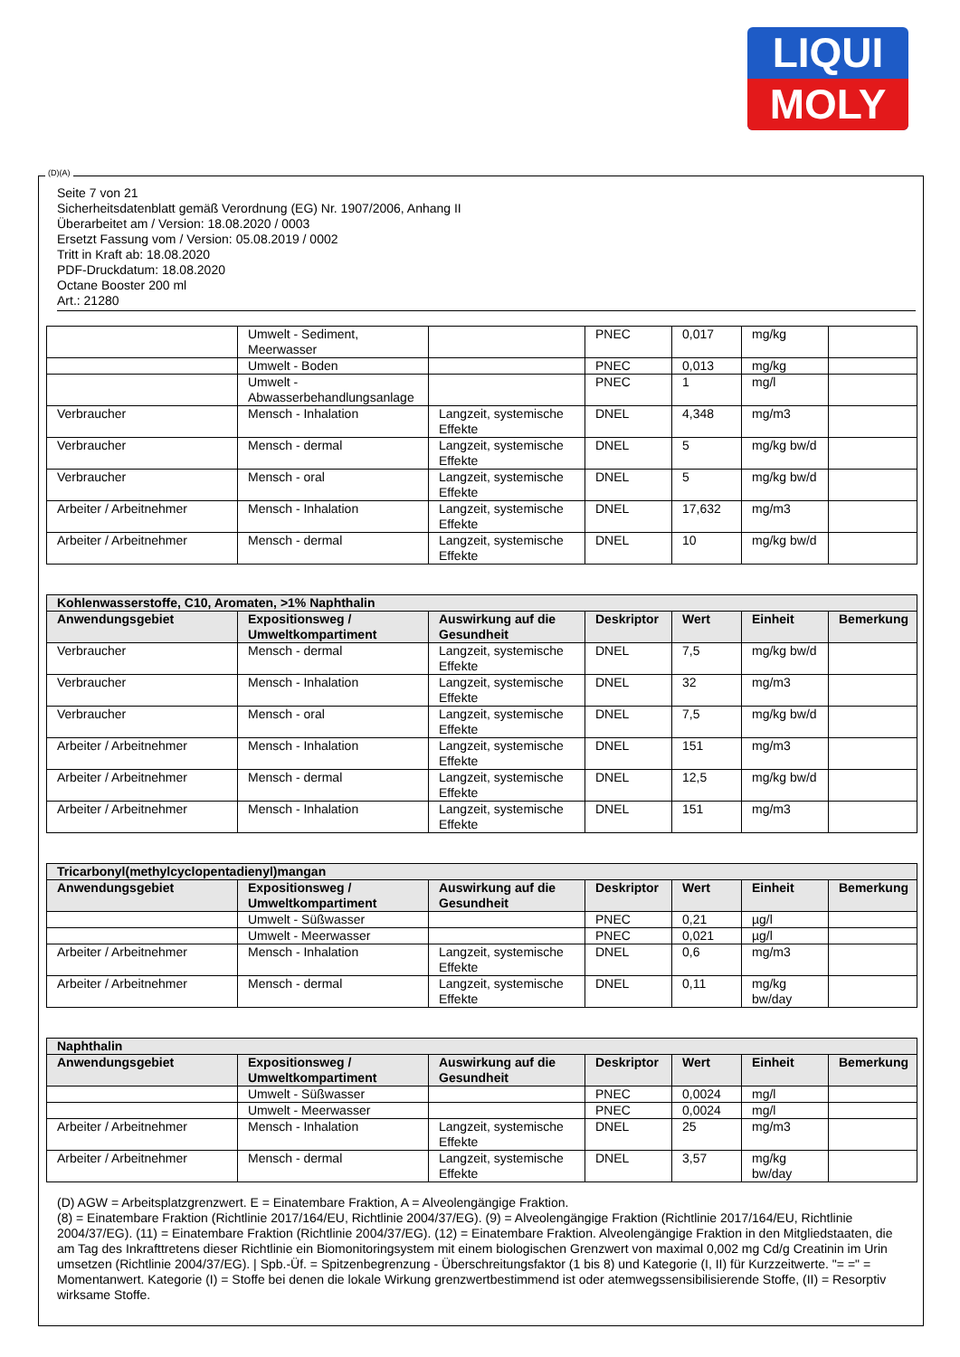LIQUI
MOLY
Seite 7 von 21
Sicherheitsdatenblatt gemäß Verordnung (EG) Nr. 1907/2006, Anhang II
Überarbeitet am / Version: 18.08.2020 / 0003
Ersetzt Fassung vom / Version: 05.08.2019 / 0002
Tritt in Kraft ab: 18.08.2020
PDF-Druckdatum: 18.08.2020
Octane Booster 200 ml
Art.: 21280
| | Umwelt - Sediment, Meerwasser | | PNEC | 0,017 | mg/kg | |
| | Umwelt - Boden | | PNEC | 0,013 | mg/kg | |
| | Umwelt - Abwasserbehandlungsanlage | | PNEC | 1 | mg/l | |
| Verbraucher | Mensch - Inhalation | Langzeit, systemische Effekte | DNEL | 4,348 | mg/m3 | |
| Verbraucher | Mensch - dermal | Langzeit, systemische Effekte | DNEL | 5 | mg/kg bw/d | |
| Verbraucher | Mensch - oral | Langzeit, systemische Effekte | DNEL | 5 | mg/kg bw/d | |
| Arbeiter / Arbeitnehmer | Mensch - Inhalation | Langzeit, systemische Effekte | DNEL | 17,632 | mg/m3 | |
| Arbeiter / Arbeitnehmer | Mensch - dermal | Langzeit, systemische Effekte | DNEL | 10 | mg/kg bw/d | |
| Kohlenwasserstoffe, C10, Aromaten, >1% Naphthalin | | | | | | |
| --- | --- | --- | --- | --- | --- | --- |
| Anwendungsgebiet | Expositionsweg / Umweltkompartiment | Auswirkung auf die Gesundheit | Deskriptor | Wert | Einheit | Bemerkung |
| Verbraucher | Mensch - dermal | Langzeit, systemische Effekte | DNEL | 7,5 | mg/kg bw/d | |
| Verbraucher | Mensch - Inhalation | Langzeit, systemische Effekte | DNEL | 32 | mg/m3 | |
| Verbraucher | Mensch - oral | Langzeit, systemische Effekte | DNEL | 7,5 | mg/kg bw/d | |
| Arbeiter / Arbeitnehmer | Mensch - Inhalation | Langzeit, systemische Effekte | DNEL | 151 | mg/m3 | |
| Arbeiter / Arbeitnehmer | Mensch - dermal | Langzeit, systemische Effekte | DNEL | 12,5 | mg/kg bw/d | |
| Arbeiter / Arbeitnehmer | Mensch - Inhalation | Langzeit, systemische Effekte | DNEL | 151 | mg/m3 | |
| Tricarbonyl(methylcyclopentadienyl)mangan | | | | | | |
| --- | --- | --- | --- | --- | --- | --- |
| Anwendungsgebiet | Expositionsweg / Umweltkompartiment | Auswirkung auf die Gesundheit | Deskriptor | Wert | Einheit | Bemerkung |
| | Umwelt - Süßwasser | | PNEC | 0,21 | µg/l | |
| | Umwelt - Meerwasser | | PNEC | 0,021 | µg/l | |
| Arbeiter / Arbeitnehmer | Mensch - Inhalation | Langzeit, systemische Effekte | DNEL | 0,6 | mg/m3 | |
| Arbeiter / Arbeitnehmer | Mensch - dermal | Langzeit, systemische Effekte | DNEL | 0,11 | mg/kg bw/day | |
| Naphthalin | | | | | | |
| --- | --- | --- | --- | --- | --- | --- |
| Anwendungsgebiet | Expositionsweg / Umweltkompartiment | Auswirkung auf die Gesundheit | Deskriptor | Wert | Einheit | Bemerkung |
| | Umwelt - Süßwasser | | PNEC | 0,0024 | mg/l | |
| | Umwelt - Meerwasser | | PNEC | 0,0024 | mg/l | |
| Arbeiter / Arbeitnehmer | Mensch - Inhalation | Langzeit, systemische Effekte | DNEL | 25 | mg/m3 | |
| Arbeiter / Arbeitnehmer | Mensch - dermal | Langzeit, systemische Effekte | DNEL | 3,57 | mg/kg bw/day | |
(D) AGW = Arbeitsplatzgrenzwert. E = Einatembare Fraktion, A = Alveolengängige Fraktion.
(8) = Einatembare Fraktion (Richtlinie 2017/164/EU, Richtlinie 2004/37/EG). (9) = Alveolengängige Fraktion (Richtlinie 2017/164/EU, Richtlinie 2004/37/EG). (11) = Einatembare Fraktion (Richtlinie 2004/37/EG). (12) = Einatembare Fraktion. Alveolengängige Fraktion in den Mitgliedstaaten, die am Tag des Inkrafttretens dieser Richtlinie ein Biomonitoringsystem mit einem biologischen Grenzwert von maximal 0,002 mg Cd/g Creatinin im Urin umsetzen (Richtlinie 2004/37/EG). | Spb.-Üf. = Spitzenbegrenzung - Überschreitungsfaktor (1 bis 8) und Kategorie (I, II) für Kurzzeitwerte. "= =" = Momentanwert. Kategorie (I) = Stoffe bei denen die lokale Wirkung grenzwertbestimmend ist oder atemwegssensibilisierende Stoffe, (II) = Resorptiv wirksame Stoffe.
(D)(A)